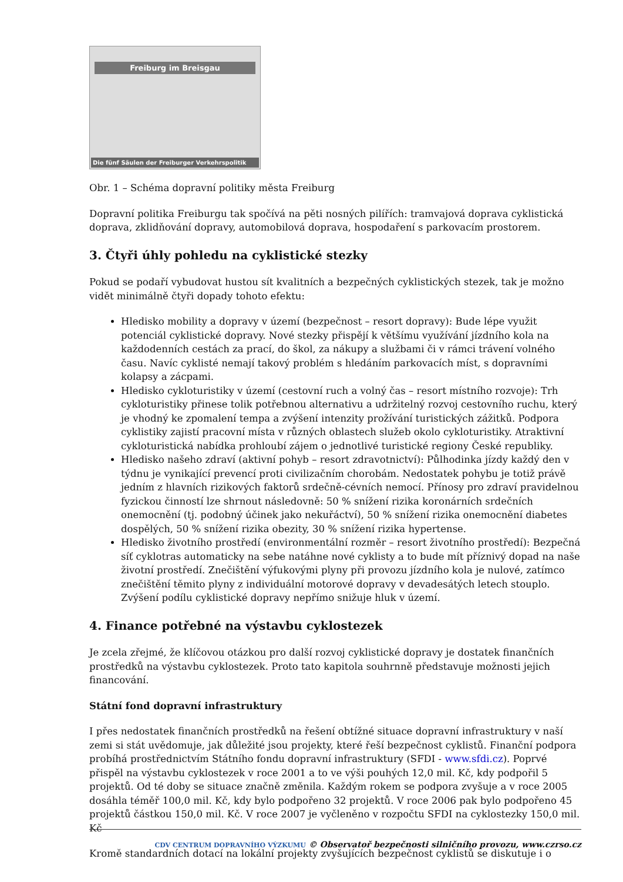Freiburg im Breisgau
Die fünf Säulen der Freiburger Verkehrspolitik
Obr. 1 – Schéma dopravní politiky města Freiburg
Dopravní politika Freiburgu tak spočívá na pěti nosných pilířích: tramvajová doprava cyklistická doprava, zklidňování dopravy, automobilová doprava, hospodaření s parkovacím prostorem.
3. Čtyři úhly pohledu na cyklistické stezky
Pokud se podaří vybudovat hustou sít kvalitních a bezpečných cyklistických stezek, tak je možno vidět minimálně čtyři dopady tohoto efektu:
Hledisko mobility a dopravy v území (bezpečnost – resort dopravy): Bude lépe využit potenciál cyklistické dopravy. Nové stezky přispějí k většímu využívání jízdního kola na každodenních cestách za prací, do škol, za nákupy a službami či v rámci trávení volného času. Navíc cyklisté nemají takový problém s hledáním parkovacích míst, s dopravními kolapsy a zácpami.
Hledisko cykloturistiky v území (cestovní ruch a volný čas – resort místního rozvoje): Trh cykloturistiky přinese tolik potřebnou alternativu a udržitelný rozvoj cestovního ruchu, který je vhodný ke zpomalení tempa a zvýšení intenzity prožívání turistických zážitků. Podpora cyklistiky zajistí pracovní místa v různých oblastech služeb okolo cykloturistiky. Atraktivní cykloturistická nabídka prohloubí zájem o jednotlivé turistické regiony České republiky.
Hledisko našeho zdraví (aktivní pohyb – resort zdravotnictví): Půlhodinka jízdy každý den v týdnu je vynikající prevencí proti civilizačním chorobám. Nedostatek pohybu je totiž právě jedním z hlavních rizikových faktorů srdečně-cévních nemocí. Přínosy pro zdraví pravidelnou fyzickou činností lze shrnout následovně: 50 % snížení rizika koronárních srdečních onemocnění (tj. podobný účinek jako nekuřáctví), 50 % snížení rizika onemocnění diabetes dospělých, 50 % snížení rizika obezity, 30 % snížení rizika hypertense.
Hledisko životního prostředí (environmentální rozměr – resort životního prostředí): Bezpečná síť cyklotras automaticky na sebe natáhne nové cyklisty a to bude mít příznivý dopad na naše životní prostředí. Znečištění výfukovými plyny při provozu jízdního kola je nulové, zatímco znečištění těmito plyny z individuální motorové dopravy v devadesátých letech stouplo. Zvýšení podílu cyklistické dopravy nepřímo snižuje hluk v území.
4. Finance potřebné na výstavbu cyklostezek
Je zcela zřejmé, že klíčovou otázkou pro další rozvoj cyklistické dopravy je dostatek finančních prostředků na výstavbu cyklostezek. Proto tato kapitola souhrnně představuje možnosti jejich financování.
Státní fond dopravní infrastruktury
I přes nedostatek finančních prostředků na řešení obtížné situace dopravní infrastruktury v naší zemi si stát uvědomuje, jak důležité jsou projekty, které řeší bezpečnost cyklistů. Finanční podpora probíhá prostřednictvím Státního fondu dopravní infrastruktury (SFDI - www.sfdi.cz). Poprvé přispěl na výstavbu cyklostezek v roce 2001 a to ve výši pouhých 12,0 mil. Kč, kdy podpořil 5 projektů. Od té doby se situace značně změnila. Každým rokem se podpora zvyšuje a v roce 2005 dosáhla téměř 100,0 mil. Kč, kdy bylo podpořeno 32 projektů. V roce 2006 pak bylo podpořeno 45 projektů částkou 150,0 mil. Kč. V roce 2007 je vyčleněno v rozpočtu SFDI na cyklostezky 150,0 mil. Kč
Kromě standardních dotací na lokální projekty zvyšujících bezpečnost cyklistů se diskutuje i o
CDV CENTRUM DOPRAVNÍHO VÝZKUMU © Observatoř bezpečnosti silničního provozu, www.czrso.cz